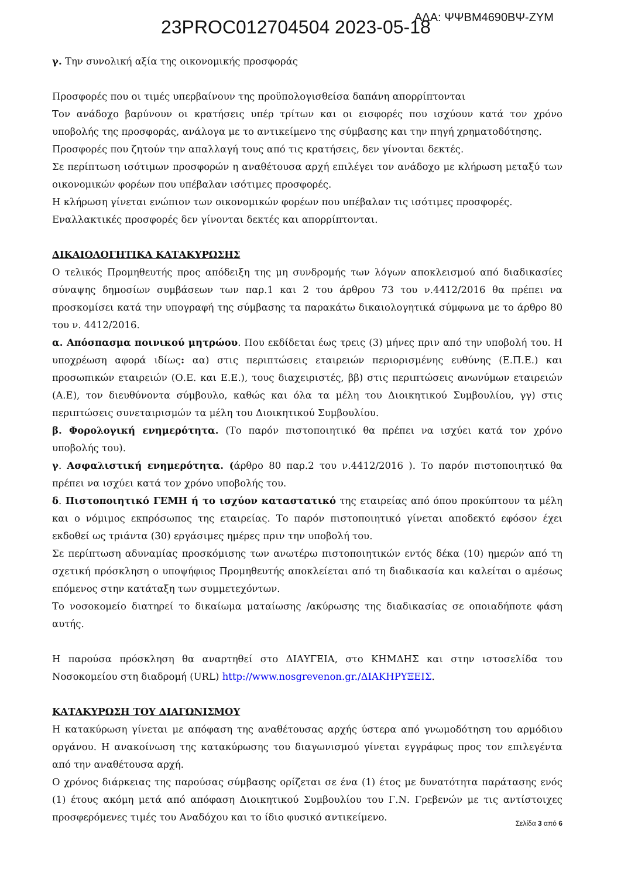23PROC012704504 2023-05-18 ΑΔΑ: ΨΨΒΜ4690ΒΨ-ΖΥΜ
γ. Την συνολική αξία της οικονομικής προσφοράς
Προσφορές που οι τιμές υπερβαίνουν της προϋπολογισθείσα δαπάνη απορρίπτονται
Τον ανάδοχο βαρύνουν οι κρατήσεις υπέρ τρίτων και οι εισφορές που ισχύουν κατά τον χρόνο υποβολής της προσφοράς, ανάλογα με το αντικείμενο της σύμβασης και την πηγή χρηματοδότησης.
Προσφορές που ζητούν την απαλλαγή τους από τις κρατήσεις, δεν γίνονται δεκτές.
Σε περίπτωση ισότιμων προσφορών η αναθέτουσα αρχή επιλέγει τον ανάδοχο με κλήρωση μεταξύ των οικονομικών φορέων που υπέβαλαν ισότιμες προσφορές.
Η κλήρωση γίνεται ενώπιον των οικονομικών φορέων που υπέβαλαν τις ισότιμες προσφορές.
Εναλλακτικές προσφορές δεν γίνονται δεκτές και απορρίπτονται.
ΔΙΚΑΙΟΛΟΓΗΤΙΚΑ ΚΑΤΑΚΥΡΩΣΗΣ
Ο τελικός Προμηθευτής προς απόδειξη της μη συνδρομής των λόγων αποκλεισμού από διαδικασίες σύναψης δημοσίων συμβάσεων των παρ.1 και 2 του άρθρου 73 του ν.4412/2016 θα πρέπει να προσκομίσει κατά την υπογραφή της σύμβασης τα παρακάτω δικαιολογητικά σύμφωνα με το άρθρο 80 του ν. 4412/2016.
α. Απόσπασμα ποινικού μητρώου. Που εκδίδεται έως τρεις (3) μήνες πριν από την υποβολή του. Η υποχρέωση αφορά ιδίως: αα) στις περιπτώσεις εταιρειών περιορισμένης ευθύνης (Ε.Π.Ε.) και προσωπικών εταιρειών (Ο.Ε. και Ε.Ε.), τους διαχειριστές, ββ) στις περιπτώσεις ανωνύμων εταιρειών (Α.Ε), τον διευθύνοντα σύμβουλο, καθώς και όλα τα μέλη του Διοικητικού Συμβουλίου, γγ) στις περιπτώσεις συνεταιρισμών τα μέλη του Διοικητικού Συμβουλίου.
β. Φορολογική ενημερότητα. (Το παρόν πιστοποιητικό θα πρέπει να ισχύει κατά τον χρόνο υποβολής του).
γ. Ασφαλιστική ενημερότητα. (άρθρο 80 παρ.2 του ν.4412/2016 ). Το παρόν πιστοποιητικό θα πρέπει να ισχύει κατά τον χρόνο υποβολής του.
δ. Πιστοποιητικό ΓΕΜΗ ή το ισχύον καταστατικό της εταιρείας από όπου προκύπτουν τα μέλη και ο νόμιμος εκπρόσωπος της εταιρείας. Το παρόν πιστοποιητικό γίνεται αποδεκτό εφόσον έχει εκδοθεί ως τριάντα (30) εργάσιμες ημέρες πριν την υποβολή του.
Σε περίπτωση αδυναμίας προσκόμισης των ανωτέρω πιστοποιητικών εντός δέκα (10) ημερών από τη σχετική πρόσκληση ο υποψήφιος Προμηθευτής αποκλείεται από τη διαδικασία και καλείται ο αμέσως επόμενος στην κατάταξη των συμμετεχόντων.
Το νοσοκομείο διατηρεί το δικαίωμα ματαίωσης /ακύρωσης της διαδικασίας σε οποιαδήποτε φάση αυτής.
Η παρούσα πρόσκληση θα αναρτηθεί στο ΔΙΑΥΓΕΙΑ, στο ΚΗΜΔΗΣ και στην ιστοσελίδα του Νοσοκομείου στη διαδρομή (URL) http://www.nosgrevenon.gr./ΔΙΑΚΗΡΥΞΕΙΣ.
ΚΑΤΑΚΥΡΩΣΗ ΤΟΥ ΔΙΑΓΩΝΙΣΜΟΥ
Η κατακύρωση γίνεται με απόφαση της αναθέτουσας αρχής ύστερα από γνωμοδότηση του αρμόδιου οργάνου. Η ανακοίνωση της κατακύρωσης του διαγωνισμού γίνεται εγγράφως προς τον επιλεγέντα από την αναθέτουσα αρχή.
Ο χρόνος διάρκειας της παρούσας σύμβασης ορίζεται σε ένα (1) έτος με δυνατότητα παράτασης ενός (1) έτους ακόμη μετά από απόφαση Διοικητικού Συμβουλίου του Γ.Ν. Γρεβενών με τις αντίστοιχες προσφερόμενες τιμές του Αναδόχου και το ίδιο φυσικό αντικείμενο.
Σελίδα 3 από 6